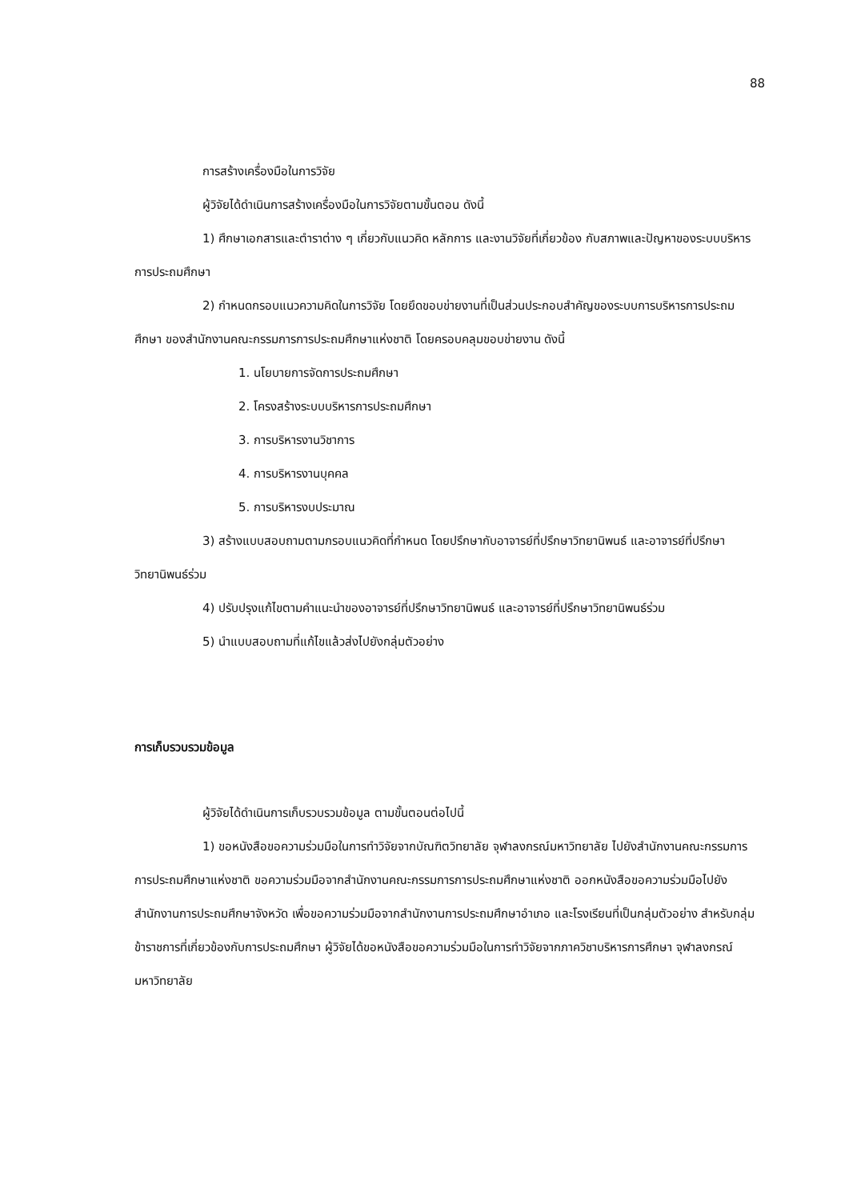88
การสร้างเครื่องมือในการวิจัย
ผู้วิจัยได้ดำเนินการสร้างเครื่องมือในการวิจัยตามขั้นตอน ดังนี้
1) ศึกษาเอกสารและตำราต่าง ๆ เกี่ยวกับแนวคิด หลักการ และงานวิจัยที่เกี่ยวข้อง กับสภาพและปัญหาของระบบบริหารการประถมศึกษา
2) กำหนดกรอบแนวความคิดในการวิจัย โดยยึดขอบข่ายงานที่เป็นส่วนประกอบสำคัญของระบบการบริหารการประถมศึกษา ของสำนักงานคณะกรรมการการประถมศึกษาแห่งชาติ โดยครอบคลุมขอบข่ายงาน ดังนี้
1. นโยบายการจัดการประถมศึกษา
2. โครงสร้างระบบบริหารการประถมศึกษา
3. การบริหารงานวิชาการ
4. การบริหารงานบุคคล
5. การบริหารงบประมาณ
3) สร้างแบบสอบถามตามกรอบแนวคิดที่กำหนด โดยปรึกษากับอาจารย์ที่ปรึกษาวิทยานิพนธ์ และอาจารย์ที่ปรึกษาวิทยานิพนธ์ร่วม
4) ปรับปรุงแก้ไขตามคำแนะนำของอาจารย์ที่ปรึกษาวิทยานิพนธ์ และอาจารย์ที่ปรึกษาวิทยานิพนธ์ร่วม
5) นำแบบสอบถามที่แก้ไขแล้วส่งไปยังกลุ่มตัวอย่าง
การเก็บรวบรวมข้อมูล
ผู้วิจัยได้ดำเนินการเก็บรวบรวมข้อมูล ตามขั้นตอนต่อไปนี้
1) ขอหนังสือขอความร่วมมือในการทำวิจัยจากบัณฑิตวิทยาลัย จุฬาลงกรณ์มหาวิทยาลัย ไปยังสำนักงานคณะกรรมการการประถมศึกษาแห่งชาติ ขอความร่วมมือจากสำนักงานคณะกรรมการการประถมศึกษาแห่งชาติ ออกหนังสือขอความร่วมมือไปยังสำนักงานการประถมศึกษาจังหวัด เพื่อขอความร่วมมือจากสำนักงานการประถมศึกษาอำเภอ และโรงเรียนที่เป็นกลุ่มตัวอย่าง สำหรับกลุ่มข้าราชการที่เกี่ยวข้องกับการประถมศึกษา ผู้วิจัยได้ขอหนังสือขอความร่วมมือในการทำวิจัยจากภาควิชาบริหารการศึกษา จุฬาลงกรณ์มหาวิทยาลัย